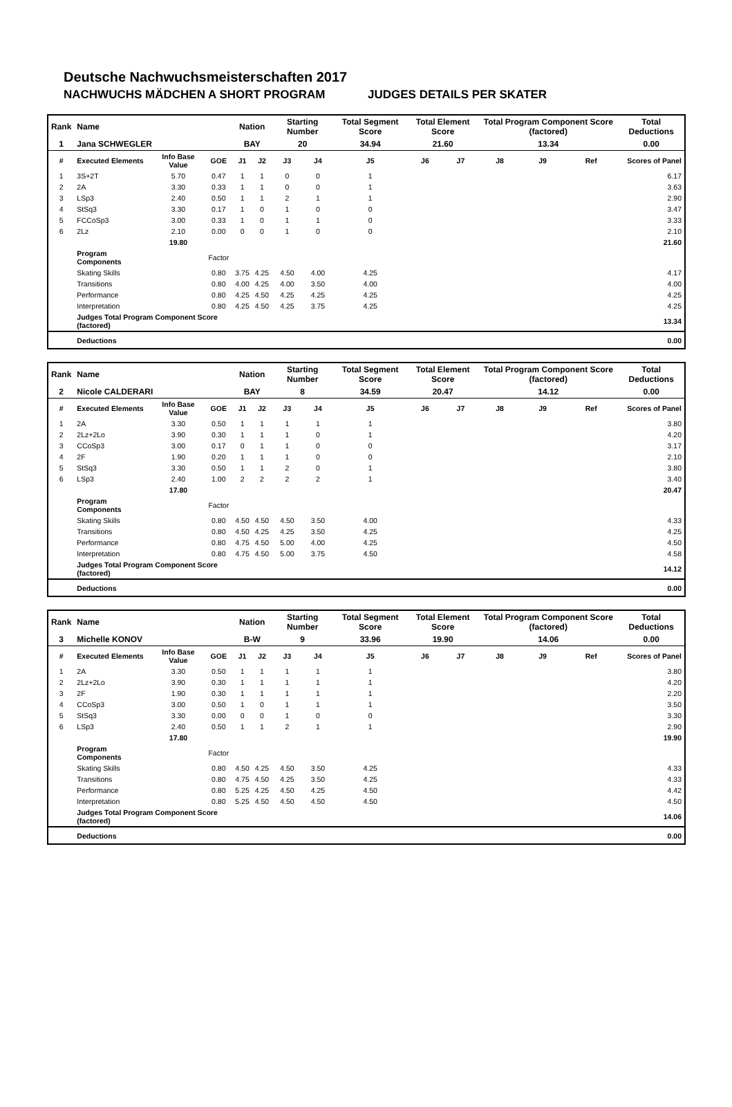Deutsche Nachwuchsmeisterschaften 2017
NACHWUCHS MÄDCHEN A SHORT PROGRAM JUDGES DETAILS PER SKATER
| Rank | Name | | | Nation | | Starting Number | | Total Segment Score | Total Element Score | | Total Program Component Score (factored) | | | Total Deductions |
| 1 | Jana SCHWEGLER | | | BAY | | 20 | | 34.94 | 21.60 | | 13.34 | | | 0.00 |
| # | Executed Elements | Info Base Value | GOE | J1 | J2 | J3 | J4 | J5 | J6 | J7 | J8 | J9 | Ref | Scores of Panel |
| 1 | 3S+2T | 5.70 | 0.47 | 1 | 1 | 0 | 0 | 1 | | | | | | 6.17 |
| 2 | 2A | 3.30 | 0.33 | 1 | 1 | 0 | 0 | 1 | | | | | | 3.63 |
| 3 | LSp3 | 2.40 | 0.50 | 1 | 1 | 2 | 1 | 1 | | | | | | 2.90 |
| 4 | StSq3 | 3.30 | 0.17 | 1 | 0 | 1 | 0 | 0 | | | | | | 3.47 |
| 5 | FCCoSp3 | 3.00 | 0.33 | 1 | 0 | 1 | 1 | 0 | | | | | | 3.33 |
| 6 | 2Lz | 2.10 | 0.00 | 0 | 0 | 1 | 0 | 0 | | | | | | 2.10 |
| | | 19.80 | | | | | | | | | | | | 21.60 |
| | Program Components | | Factor | | | | | | | | | | | |
| | Skating Skills | | 0.80 | 3.75 | 4.25 | 4.50 | 4.00 | 4.25 | | | | | | 4.17 |
| | Transitions | | 0.80 | 4.00 | 4.25 | 4.00 | 3.50 | 4.00 | | | | | | 4.00 |
| | Performance | | 0.80 | 4.25 | 4.50 | 4.25 | 4.25 | 4.25 | | | | | | 4.25 |
| | Interpretation | | 0.80 | 4.25 | 4.50 | 4.25 | 3.75 | 4.25 | | | | | | 4.25 |
| | Judges Total Program Component Score (factored) | | | | | | | | | | | | | 13.34 |
| | Deductions | | | | | | | | | | | | | 0.00 |
| Rank | Name | | | Nation | | Starting Number | | Total Segment Score | Total Element Score | | Total Program Component Score (factored) | | | Total Deductions |
| 2 | Nicole CALDERARI | | | BAY | | 8 | | 34.59 | 20.47 | | 14.12 | | | 0.00 |
| # | Executed Elements | Info Base Value | GOE | J1 | J2 | J3 | J4 | J5 | J6 | J7 | J8 | J9 | Ref | Scores of Panel |
| 1 | 2A | 3.30 | 0.50 | 1 | 1 | 1 | 1 | 1 | | | | | | 3.80 |
| 2 | 2Lz+2Lo | 3.90 | 0.30 | 1 | 1 | 1 | 0 | 1 | | | | | | 4.20 |
| 3 | CCoSp3 | 3.00 | 0.17 | 0 | 1 | 1 | 0 | 0 | | | | | | 3.17 |
| 4 | 2F | 1.90 | 0.20 | 1 | 1 | 1 | 0 | 0 | | | | | | 2.10 |
| 5 | StSq3 | 3.30 | 0.50 | 1 | 1 | 2 | 0 | 1 | | | | | | 3.80 |
| 6 | LSp3 | 2.40 | 1.00 | 2 | 2 | 2 | 2 | 1 | | | | | | 3.40 |
| | | 17.80 | | | | | | | | | | | | 20.47 |
| | Program Components | | Factor | | | | | | | | | | | |
| | Skating Skills | | 0.80 | 4.50 | 4.50 | 4.50 | 3.50 | 4.00 | | | | | | 4.33 |
| | Transitions | | 0.80 | 4.50 | 4.25 | 4.25 | 3.50 | 4.25 | | | | | | 4.25 |
| | Performance | | 0.80 | 4.75 | 4.50 | 5.00 | 4.00 | 4.25 | | | | | | 4.50 |
| | Interpretation | | 0.80 | 4.75 | 4.50 | 5.00 | 3.75 | 4.50 | | | | | | 4.58 |
| | Judges Total Program Component Score (factored) | | | | | | | | | | | | | 14.12 |
| | Deductions | | | | | | | | | | | | | 0.00 |
| Rank | Name | | | Nation | | Starting Number | | Total Segment Score | Total Element Score | | Total Program Component Score (factored) | | | Total Deductions |
| 3 | Michelle KONOV | | | B-W | | 9 | | 33.96 | 19.90 | | 14.06 | | | 0.00 |
| # | Executed Elements | Info Base Value | GOE | J1 | J2 | J3 | J4 | J5 | J6 | J7 | J8 | J9 | Ref | Scores of Panel |
| 1 | 2A | 3.30 | 0.50 | 1 | 1 | 1 | 1 | 1 | | | | | | 3.80 |
| 2 | 2Lz+2Lo | 3.90 | 0.30 | 1 | 1 | 1 | 1 | 1 | | | | | | 4.20 |
| 3 | 2F | 1.90 | 0.30 | 1 | 1 | 1 | 1 | 1 | | | | | | 2.20 |
| 4 | CCoSp3 | 3.00 | 0.50 | 1 | 0 | 1 | 1 | 1 | | | | | | 3.50 |
| 5 | StSq3 | 3.30 | 0.00 | 0 | 0 | 1 | 0 | 0 | | | | | | 3.30 |
| 6 | LSp3 | 2.40 | 0.50 | 1 | 1 | 2 | 1 | 1 | | | | | | 2.90 |
| | | 17.80 | | | | | | | | | | | | 19.90 |
| | Program Components | | Factor | | | | | | | | | | | |
| | Skating Skills | | 0.80 | 4.50 | 4.25 | 4.50 | 3.50 | 4.25 | | | | | | 4.33 |
| | Transitions | | 0.80 | 4.75 | 4.50 | 4.25 | 3.50 | 4.25 | | | | | | 4.33 |
| | Performance | | 0.80 | 5.25 | 4.25 | 4.50 | 4.25 | 4.50 | | | | | | 4.42 |
| | Interpretation | | 0.80 | 5.25 | 4.50 | 4.50 | 4.50 | 4.50 | | | | | | 4.50 |
| | Judges Total Program Component Score (factored) | | | | | | | | | | | | | 14.06 |
| | Deductions | | | | | | | | | | | | | 0.00 |